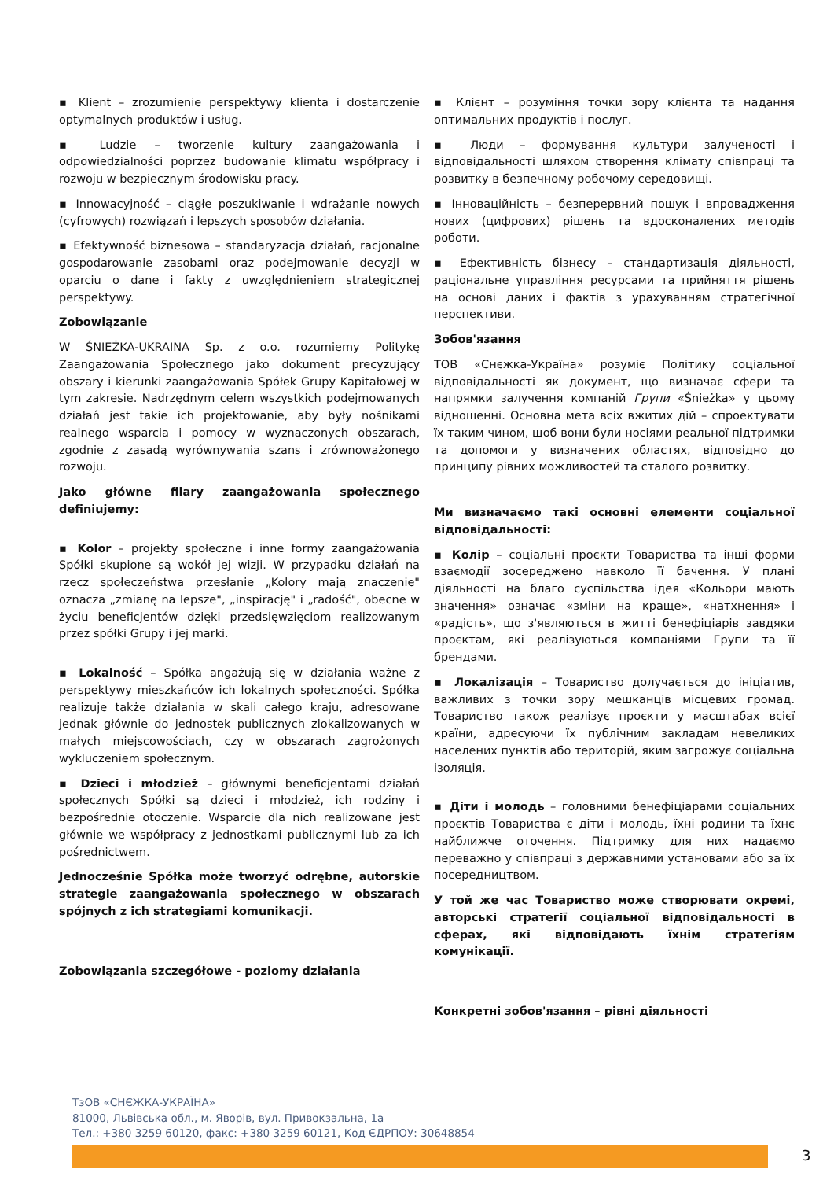▪ Klient – zrozumienie perspektywy klienta i dostarczenie optymalnych produktów i usług.
▪ Ludzie – tworzenie kultury zaangażowania i odpowiedzialności poprzez budowanie klimatu współpracy i rozwoju w bezpiecznym środowisku pracy.
▪ Innowacyjność – ciągłe poszukiwanie i wdrażanie nowych (cyfrowych) rozwiązań i lepszych sposobów działania.
▪ Efektywność biznesowa – standaryzacja działań, racjonalne gospodarowanie zasobami oraz podejmowanie decyzji w oparciu o dane i fakty z uwzględnieniem strategicznej perspektywy.
Zobowiązanie
W ŚNIEŻKA-UKRAINA Sp. z o.o. rozumiemy Politykę Zaangażowania Społecznego jako dokument precyzujący obszary i kierunki zaangażowania Spółek Grupy Kapitałowej w tym zakresie. Nadrzędnym celem wszystkich podejmowanych działań jest takie ich projektowanie, aby były nośnikami realnego wsparcia i pomocy w wyznaczonych obszarach, zgodnie z zasadą wyrównywania szans i zrównoważonego rozwoju.
Jako główne filary zaangażowania społecznego definiujemy:
▪ Kolor – projekty społeczne i inne formy zaangażowania Spółki skupione są wokół jej wizji. W przypadku działań na rzecz społeczeństwa przesłanie „Kolory mają znaczenie" oznacza „zmianę na lepsze", „inspirację" i „radość", obecne w życiu beneficjentów dzięki przedsięwzięciom realizowanym przez spółki Grupy i jej marki.
▪ Lokalność – Spółka angażują się w działania ważne z perspektywy mieszkańców ich lokalnych społeczności. Spółka realizuje także działania w skali całego kraju, adresowane jednak głównie do jednostek publicznych zlokalizowanych w małych miejscowościach, czy w obszarach zagrożonych wykluczeniem społecznym.
▪ Dzieci i młodzież – głównymi beneficjentami działań społecznych Spółki są dzieci i młodzież, ich rodziny i bezpośrednie otoczenie. Wsparcie dla nich realizowane jest głównie we współpracy z jednostkami publicznymi lub za ich pośrednictwem.
Jednocześnie Spółka może tworzyć odrębne, autorskie strategie zaangażowania społecznego w obszarach spójnych z ich strategiami komunikacji.
Zobowiązania szczegółowe - poziomy działania
▪ Клієнт – розуміння точки зору клієнта та надання оптимальних продуктів і послуг.
▪ Люди – формування культури залученості і відповідальності шляхом створення клімату співпраці та розвитку в безпечному робочому середовищі.
▪ Інноваційність – безперервний пошук і впровадження нових (цифрових) рішень та вдосконалених методів роботи.
▪ Ефективність бізнесу – стандартизація діяльності, раціональне управління ресурсами та прийняття рішень на основі даних і фактів з урахуванням стратегічної перспективи.
Зобов'язання
ТОВ «Снєжка-Україна» розуміє Політику соціальної відповідальності як документ, що визначає сфери та напрямки залучення компаній Групи «Śnieżka» у цьому відношенні. Основна мета всіх вжитих дій – спроектувати їх таким чином, щоб вони були носіями реальної підтримки та допомоги у визначених областях, відповідно до принципу рівних можливостей та сталого розвитку.
Ми визначаємо такі основні елементи соціальної відповідальності:
▪ Колір – соціальні проєкти Товариства та інші форми взаємодії зосереджено навколо її бачення. У плані діяльності на благо суспільства ідея «Кольори мають значення» означає «зміни на краще», «натхнення» і «радість», що з'являються в житті бенефіціарів завдяки проєктам, які реалізуються компаніями Групи та її брендами.
▪ Локалізація – Товариство долучається до ініціатив, важливих з точки зору мешканців місцевих громад. Товариство також реалізує проєкти у масштабах всієї країни, адресуючи їх публічним закладам невеликих населених пунктів або територій, яким загрожує соціальна ізоляція.
▪ Діти і молодь – головними бенефіціарами соціальних проєктів Товариства є діти і молодь, їхні родини та їхнє найближче оточення. Підтримку для них надаємо переважно у співпраці з державними установами або за їх посередництвом.
У той же час Товариство може створювати окремі, авторські стратегії соціальної відповідальності в сферах, які відповідають їхнім стратегіям комунікації.
Конкретні зобов'язання – рівні діяльності
ТзОВ «СНЄЖКА-УКРАЇНА»
81000, Львівська обл., м. Яворів, вул. Привокзальна, 1а
Тел.: +380 3259 60120, факс: +380 3259 60121, Код ЄДРПОУ: 30648854
3